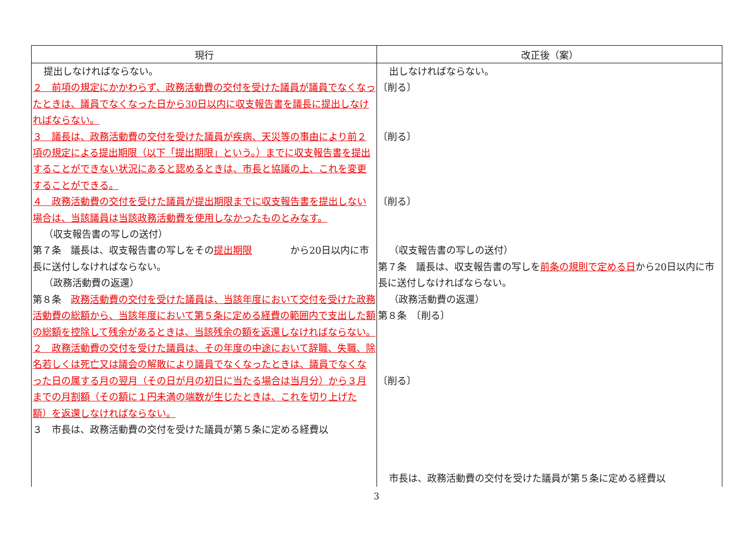| 現行 | 改正後（案） |
| --- | --- |
| 提出しなければならない。 ２ 前項の規定にかかわらず、政務活動費の交付を受けた議員が議員でなくなったときは、議員でなくなった日から30日以内に収支報告書を議長に提出しなければならない。 ３ 議長は、政務活動費の交付を受けた議員が疾病、天災等の事由により前２項の規定による提出期限（以下「提出期限」という。）までに収支報告書を提出することができない状況にあると認めるときは、市長と協議の上、これを変更することができる。 ４ 政務活動費の交付を受けた議員が提出期限までに収支報告書を提出しない場合は、当該議員は当該政務活動費を使用しなかったものとみなす。 （収支報告書の写しの送付） 第７条 議長は、収支報告書の写しをその 提出期限 から20日以内に市長に送付しなければならない。 （政務活動費の返還） 第８条 政務活動費の交付を受けた議員は、当該年度において交付を受けた政務活動費の総額から、当該年度において第５条に定める経費の範囲内で支出した額の総額を控除して残余があるときは、当該残余の額を返還しなければならない。 ２ 政務活動費の交付を受けた議員は、その年度の中途において辞職、失職、除名若しくは死亡又は議会の解散により議員でなくなったときは、議員でなくなった日の属する月の翌月（その日が月の初日に当たる場合は当月分）から３月までの月割額（その額に１円未満の端数が生じたときは、これを切り上げた額）を返還しなければならない。 ３ 市長は、政務活動費の交付を受けた議員が第５条に定める経費以 | 出しなければならない。 〔削る〕 〔削る〕 〔削る〕 （収支報告書の写しの送付） 第７条 議長は、収支報告書の写しを 前条の規則で定める日 から20日以内に市長に送付しなければならない。 （政務活動費の返還） 第８条 〔削る〕 〔削る〕 市長は、政務活動費の交付を受けた議員が第５条に定める経費以 |
3